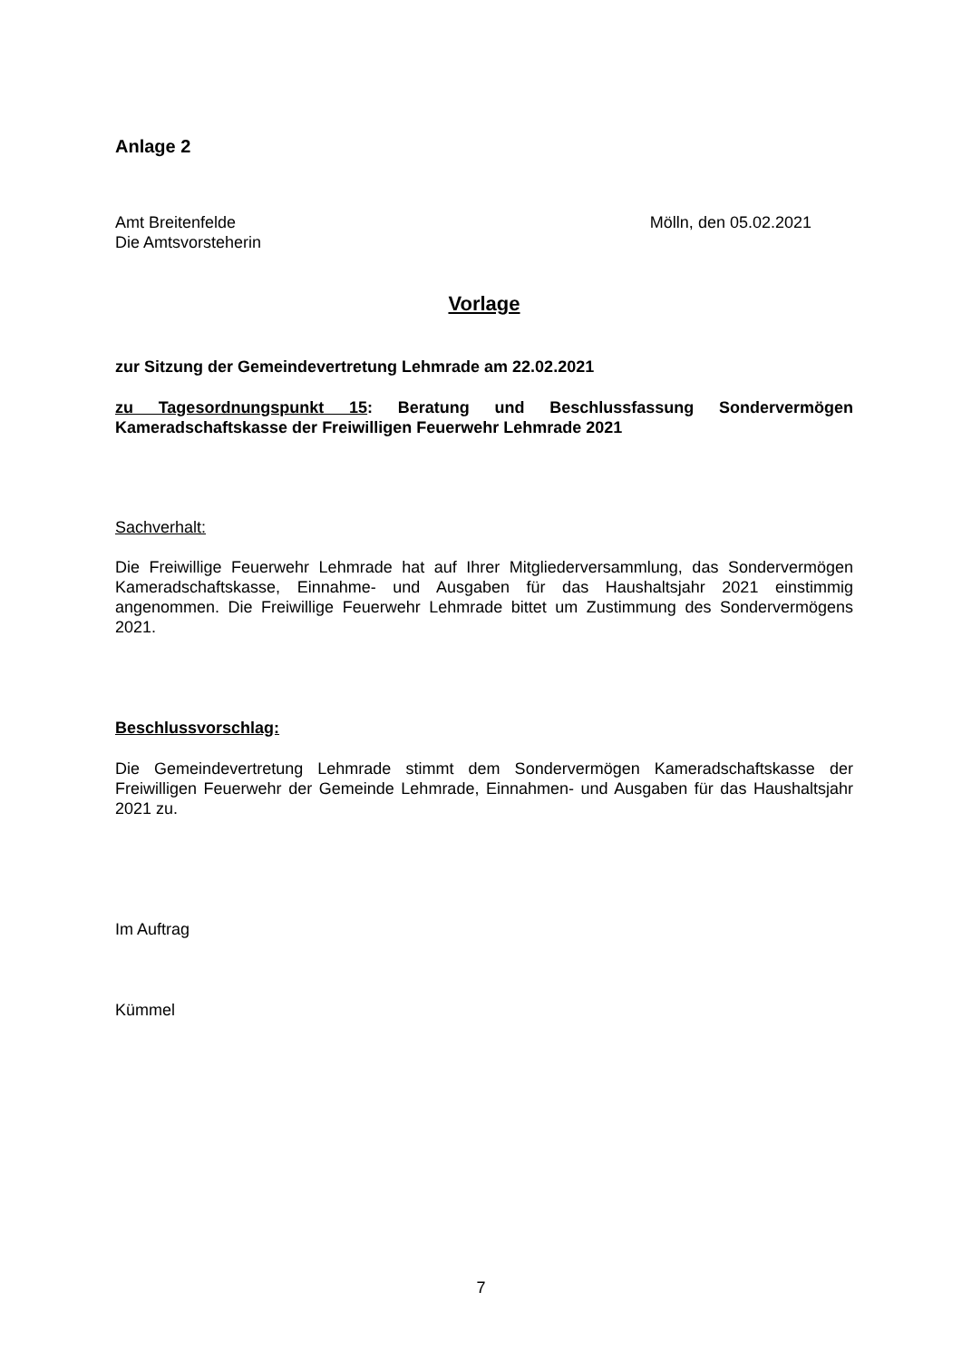Anlage 2
Amt Breitenfelde
Die Amtsvorsteherin
Mölln, den 05.02.2021
Vorlage
zur Sitzung der Gemeindevertretung Lehmrade am 22.02.2021
zu Tagesordnungspunkt 15: Beratung und Beschlussfassung Sondervermögen Kameradschaftskasse der Freiwilligen Feuerwehr Lehmrade 2021
Sachverhalt:
Die Freiwillige Feuerwehr Lehmrade hat auf Ihrer Mitgliederversammlung, das Sondervermögen Kameradschaftskasse, Einnahme- und Ausgaben für das Haushaltsjahr 2021 einstimmig angenommen. Die Freiwillige Feuerwehr Lehmrade bittet um Zustimmung des Sondervermögens 2021.
Beschlussvorschlag:
Die Gemeindevertretung Lehmrade stimmt dem Sondervermögen Kameradschaftskasse der Freiwilligen Feuerwehr der Gemeinde Lehmrade, Einnahmen- und Ausgaben für das Haushaltsjahr 2021 zu.
Im Auftrag
Kümmel
7